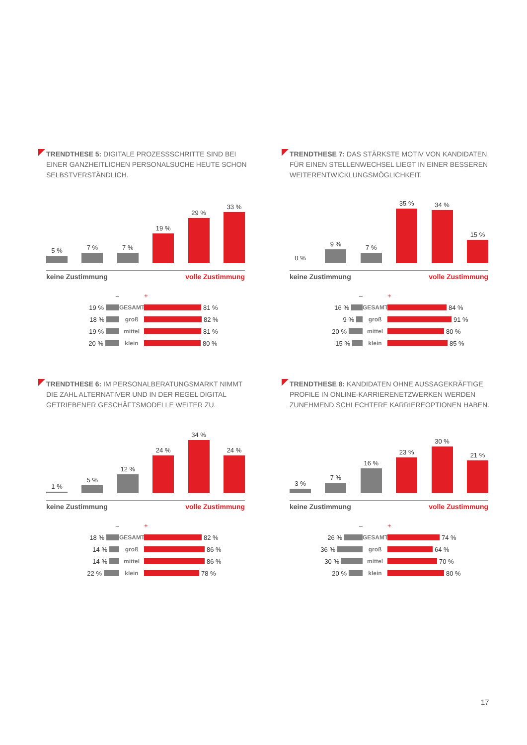TRENDTHESE 5: DIGITALE PROZESSSCHRITTE SIND BEI EINER GANZHEITLICHEN PERSONALSUCHE HEUTE SCHON SELBSTVERSTÄNDLICH.
5 %
7 %
7 %
19 %
29 %
33 %
keine Zustimmung volle Zustimmung
– +
19 % GESAMT 81 %
18 % groß 82 %
19 % mittel 81 %
20 % klein 80 %
TRENDTHESE 7: DAS STÄRKSTE MOTIV VON KANDIDATEN FÜR EINEN STELLENWECHSEL LIEGT IN EINER BESSEREN WEITERENT­WICKLUNGSMÖGLICHKEIT.
0 %
9 %
7 %
35 %
34 %
15 %
keine Zustimmung volle Zustimmung
– +
16 % GESAMT 84 %
9 % groß 91 %
20 % mittel 80 %
15 % klein 85 %
TRENDTHESE 6: IM PERSONALBERATUNGSMARKT NIMMT DIE ZAHL ALTERNATIVER UND IN DER REGEL DIGITAL GETRIEBENER GESCHÄFTSMODELLE WEITER ZU.
1 %
5 %
12 %
24 %
34 %
24 %
keine Zustimmung volle Zustimmung
– +
18 % GESAMT 82 %
14 % groß 86 %
14 % mittel 86 %
22 % klein 78 %
TRENDTHESE 8: KANDIDATEN OHNE AUSSAGEKRÄFTIGE PROFILE IN ONLINE-KARRIERENETZWERKEN WERDEN ZUNEH­MEND SCHLECHTERE KARRIEREOPTIONEN HABEN.
3 %
7 %
16 %
23 %
30 %
21 %
keine Zustimmung volle Zustimmung
– +
26 % GESAMT 74 %
36 % groß 64 %
30 % mittel 70 %
20 % klein 80 %
17